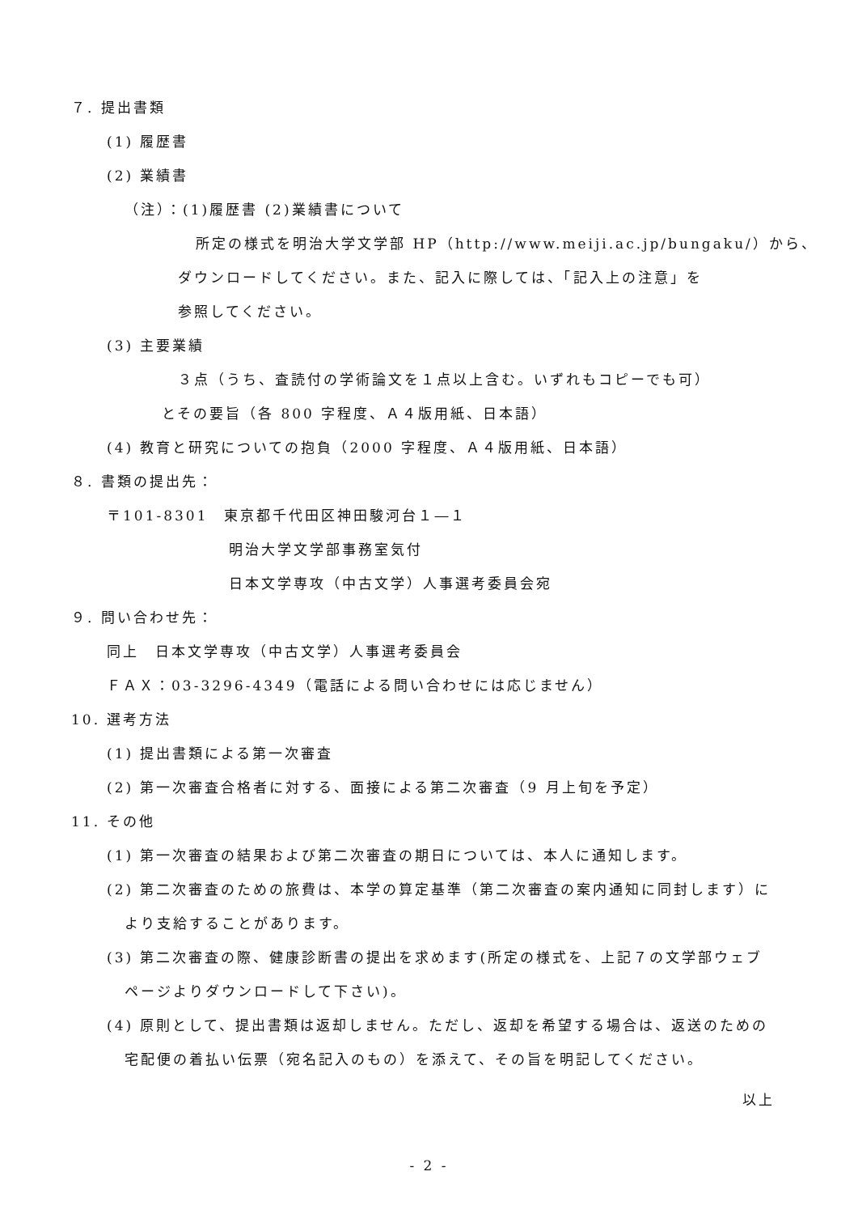７. 提出書類
(1) 履歴書
(2) 業績書
（注）：(1)履歴書 (2)業績書について
所定の様式を明治大学文学部 HP（http://www.meiji.ac.jp/bungaku/）から、
ダウンロードしてください。また、記入に際しては、「記入上の注意」を
参照してください。
(3) 主要業績
３点（うち、査読付の学術論文を１点以上含む。いずれもコピーでも可）
とその要旨（各 800 字程度、Ａ４版用紙、日本語）
(4) 教育と研究についての抱負（2000 字程度、Ａ４版用紙、日本語）
８. 書類の提出先：
〒101-8301　東京都千代田区神田駿河台１―１
明治大学文学部事務室気付
日本文学専攻（中古文学）人事選考委員会宛
９. 問い合わせ先：
同上　日本文学専攻（中古文学）人事選考委員会
ＦＡＸ：03-3296-4349（電話による問い合わせには応じません）
10. 選考方法
(1) 提出書類による第一次審査
(2) 第一次審査合格者に対する、面接による第二次審査（9 月上旬を予定）
11. その他
(1) 第一次審査の結果および第二次審査の期日については、本人に通知します。
(2) 第二次審査のための旅費は、本学の算定基準（第二次審査の案内通知に同封します）により支給することがあります。
(3) 第二次審査の際、健康診断書の提出を求めます(所定の様式を、上記７の文学部ウェブページよりダウンロードして下さい)。
(4) 原則として、提出書類は返却しません。ただし、返却を希望する場合は、返送のための宅配便の着払い伝票（宛名記入のもの）を添えて、その旨を明記してください。
以上
- 2 -